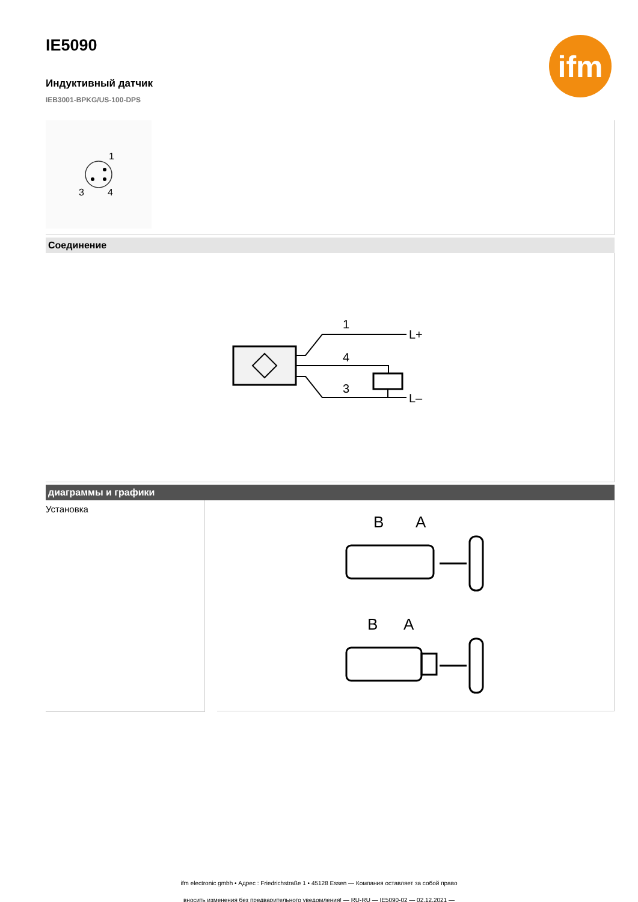ifm
IE5090
Индуктивный датчик
IEB3001-BPKG/US-100-DPS
1
3
4
Соединение
1
4
3
L+
L–
диаграммы и графики
Установка
B
A
B
A
ifm electronic gmbh • Адрес : Friedrichstraße 1 • 45128 Essen — Компания оставляет за собой право
вносить изменения без предварительного уведомления! — RU-RU — IE5090-02 — 02.12.2021 —